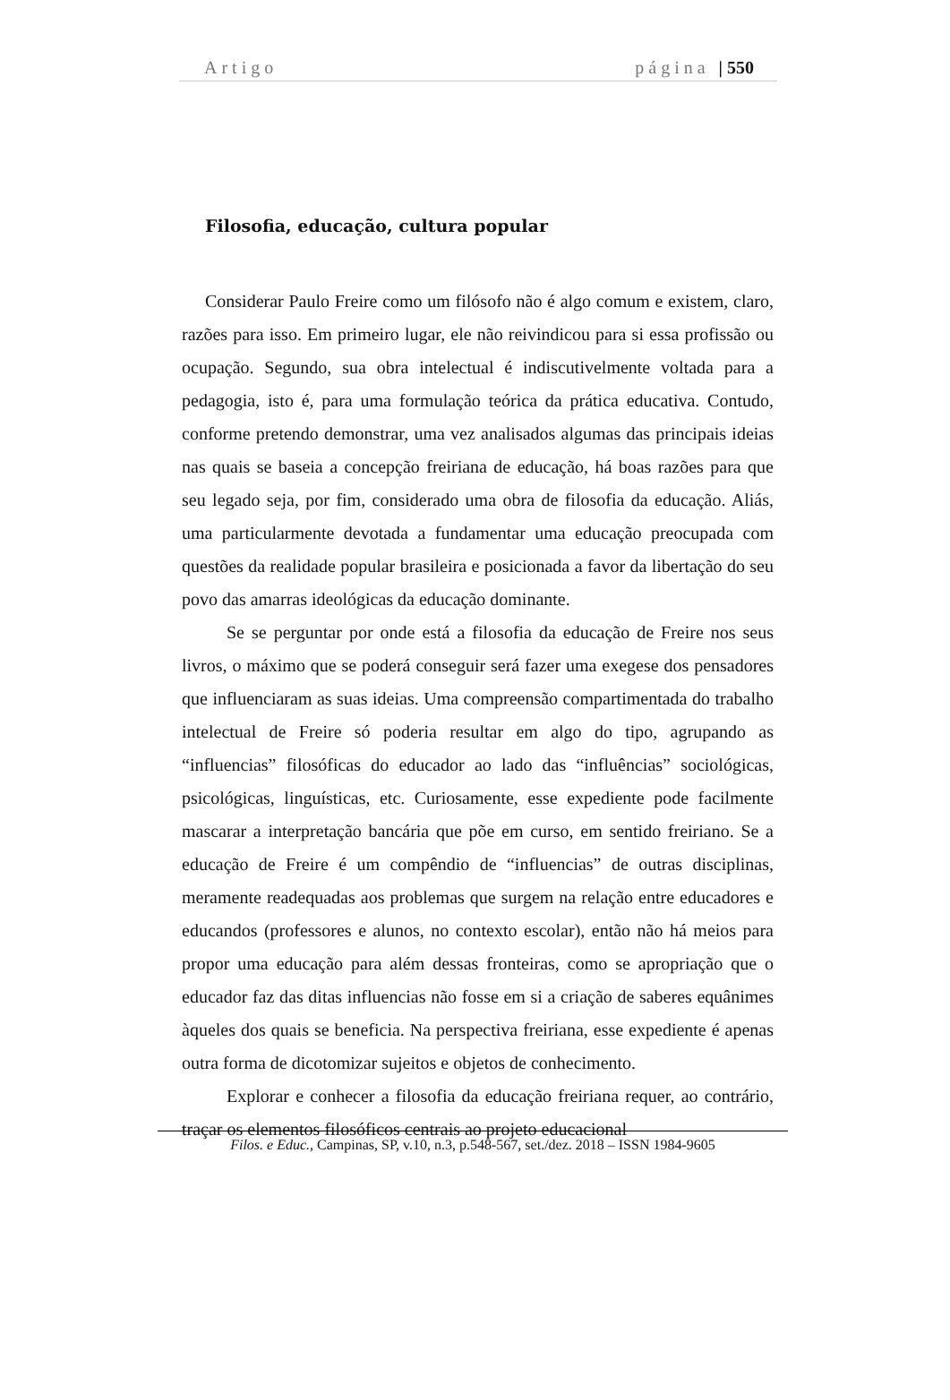Artigo página | 550
Filosofia, educação, cultura popular
Considerar Paulo Freire como um filósofo não é algo comum e existem, claro, razões para isso. Em primeiro lugar, ele não reivindicou para si essa profissão ou ocupação. Segundo, sua obra intelectual é indiscutivelmente voltada para a pedagogia, isto é, para uma formulação teórica da prática educativa. Contudo, conforme pretendo demonstrar, uma vez analisados algumas das principais ideias nas quais se baseia a concepção freiriana de educação, há boas razões para que seu legado seja, por fim, considerado uma obra de filosofia da educação. Aliás, uma particularmente devotada a fundamentar uma educação preocupada com questões da realidade popular brasileira e posicionada a favor da libertação do seu povo das amarras ideológicas da educação dominante.
Se se perguntar por onde está a filosofia da educação de Freire nos seus livros, o máximo que se poderá conseguir será fazer uma exegese dos pensadores que influenciaram as suas ideias. Uma compreensão compartimentada do trabalho intelectual de Freire só poderia resultar em algo do tipo, agrupando as “influencias” filosóficas do educador ao lado das “influências” sociológicas, psicológicas, linguísticas, etc. Curiosamente, esse expediente pode facilmente mascarar a interpretação bancária que põe em curso, em sentido freiriano. Se a educação de Freire é um compêndio de “influencias” de outras disciplinas, meramente readequadas aos problemas que surgem na relação entre educadores e educandos (professores e alunos, no contexto escolar), então não há meios para propor uma educação para além dessas fronteiras, como se apropriação que o educador faz das ditas influencias não fosse em si a criação de saberes equânimes àqueles dos quais se beneficia. Na perspectiva freiriana, esse expediente é apenas outra forma de dicotomizar sujeitos e objetos de conhecimento.
Explorar e conhecer a filosofia da educação freiriana requer, ao contrário, traçar os elementos filosóficos centrais ao projeto educacional
Filos. e Educ., Campinas, SP, v.10, n.3, p.548-567, set./dez. 2018 – ISSN 1984-9605